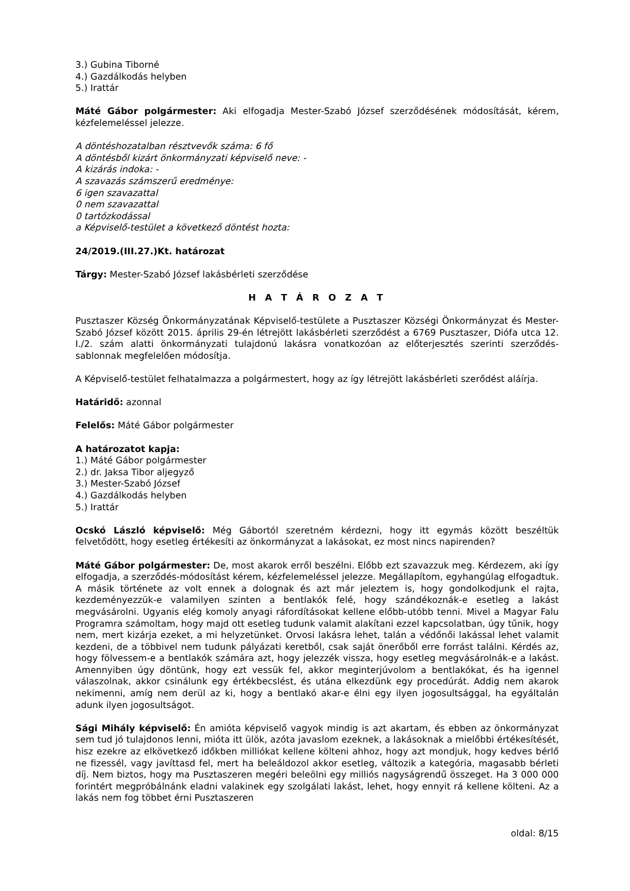3.) Gubina Tiborné
4.) Gazdálkodás helyben
5.) Irattár
Máté Gábor polgármester: Aki elfogadja Mester-Szabó József szerződésének módosítását, kérem, kézfelemeléssel jelezze.
A döntéshozatalban résztvevők száma: 6 fő
A döntésből kizárt önkormányzati képviselő neve: -
A kizárás indoka: -
A szavazás számszerű eredménye:
6 igen szavazattal
0 nem szavazattal
0 tartózkodással
a Képviselő-testület a következő döntést hozta:
24/2019.(III.27.)Kt. határozat
Tárgy: Mester-Szabó József lakásbérleti szerződése
H A T Á R O Z A T
Pusztaszer Község Önkormányzatának Képviselő-testülete a Pusztaszer Községi Önkormányzat és Mester-Szabó József között 2015. április 29-én létrejött lakásbérleti szerződést a 6769 Pusztaszer, Diófa utca 12. I./2. szám alatti önkormányzati tulajdonú lakásra vonatkozóan az előterjesztés szerinti szerződés-sablonnak megfelelően módosítja.
A Képviselő-testület felhatalmazza a polgármestert, hogy az így létrejött lakásbérleti szerődést aláírja.
Határidő: azonnal
Felelős: Máté Gábor polgármester
A határozatot kapja:
1.) Máté Gábor polgármester
2.) dr. Jaksa Tibor aljegyző
3.) Mester-Szabó József
4.) Gazdálkodás helyben
5.) Irattár
Ocskó László képviselő: Még Gábortól szeretném kérdezni, hogy itt egymás között beszéltük felvetődött, hogy esetleg értékesíti az önkormányzat a lakásokat, ez most nincs napirenden?
Máté Gábor polgármester: De, most akarok erről beszélni. Előbb ezt szavazzuk meg. Kérdezem, aki így elfogadja, a szerződés-módosítást kérem, kézfelemeléssel jelezze. Megállapítom, egyhangúlag elfogadtuk. A másik története az volt ennek a dolognak és azt már jeleztem is, hogy gondolkodjunk el rajta, kezdeményezzük-e valamilyen szinten a bentlakók felé, hogy szándékoznák-e esetleg a lakást megvásárolni. Ugyanis elég komoly anyagi ráfordításokat kellene előbb-utóbb tenni. Mivel a Magyar Falu Programra számoltam, hogy majd ott esetleg tudunk valamit alakítani ezzel kapcsolatban, úgy tűnik, hogy nem, mert kizárja ezeket, a mi helyzetünket. Orvosi lakásra lehet, talán a védőnői lakással lehet valamit kezdeni, de a többivel nem tudunk pályázati keretből, csak saját önerőből erre forrást találni. Kérdés az, hogy fölvessem-e a bentlakók számára azt, hogy jelezzék vissza, hogy esetleg megvásárolnák-e a lakást. Amennyiben úgy döntünk, hogy ezt vessük fel, akkor meginterjúvolom a bentlakókat, és ha igennel válaszolnak, akkor csinálunk egy értékbecslést, és utána elkezdünk egy procedúrát. Addig nem akarok nekimenni, amíg nem derül az ki, hogy a bentlakó akar-e élni egy ilyen jogosultsággal, ha egyáltalán adunk ilyen jogosultságot.
Sági Mihály képviselő: Én amióta képviselő vagyok mindig is azt akartam, és ebben az önkormányzat sem tud jó tulajdonos lenni, mióta itt ülök, azóta javaslom ezeknek, a lakásoknak a mielőbbi értékesítését, hisz ezekre az elkövetkező időkben milliókat kellene költeni ahhoz, hogy azt mondjuk, hogy kedves bérlő ne fizessél, vagy javíttasd fel, mert ha beleáldozol akkor esetleg, változik a kategória, magasabb bérleti díj. Nem biztos, hogy ma Pusztaszeren megéri beleölni egy milliós nagyságrendű összeget. Ha 3 000 000 forintért megpróbálnánk eladni valakinek egy szolgálati lakást, lehet, hogy ennyit rá kellene költeni. Az a lakás nem fog többet érni Pusztaszeren
oldal: 8/15